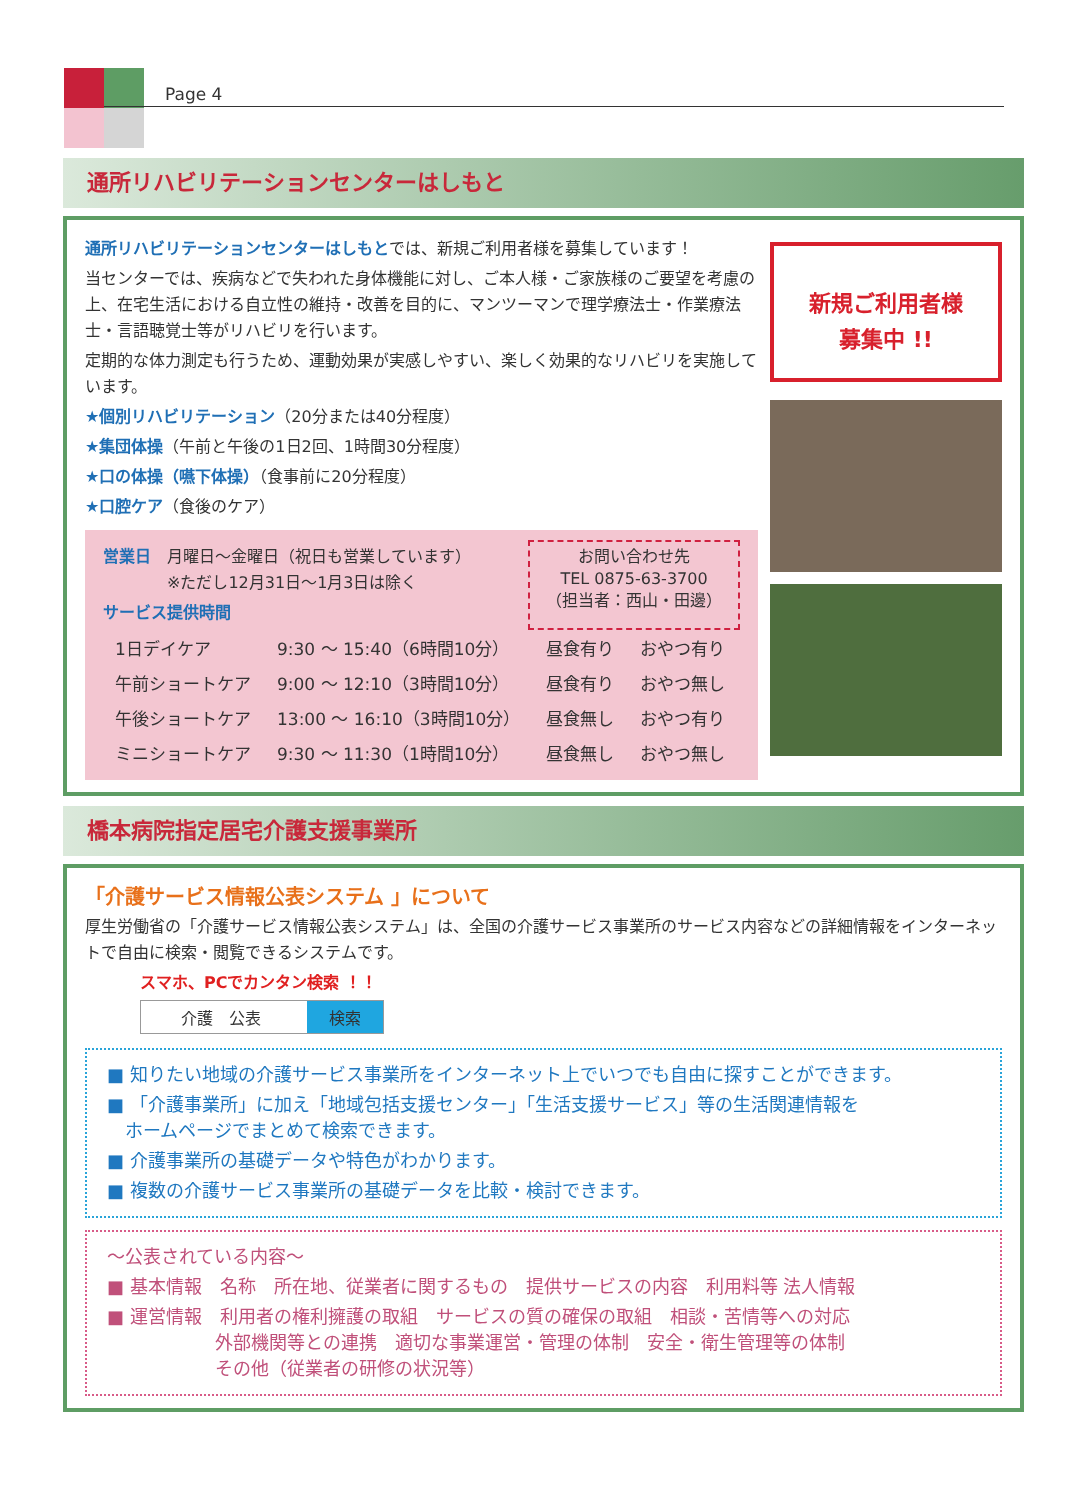Page 4
通所リハビリテーションセンターはしもと
通所リハビリテーションセンターはしもとでは、新規ご利用者様を募集しています！
当センターでは、疾病などで失われた身体機能に対し、ご本人様・ご家族様のご要望を考慮の上、在宅生活における自立性の維持・改善を目的に、マンツーマンで理学療法士・作業療法士・言語聴覚士等がリハビリを行います。
定期的な体力測定も行うため、運動効果が実感しやすい、楽しく効果的なリハビリを実施しています。
★個別リハビリテーション（20分または40分程度）
★集団体操（午前と午後の1日2回、1時間30分程度）
★口の体操（嚥下体操）（食事前に20分程度）
★口腔ケア（食後のケア）
営業日　月曜日～金曜日（祝日も営業しています）
　　　　※ただし12月31日～1月3日は除く
サービス提供時間
お問い合わせ先
TEL 0875-63-3700
（担当者：西山・田邊）
| 1日デイケア | 9:30 ～ 15:40（6時間10分） | 昼食有り | おやつ有り |
| 午前ショートケア | 9:00 ～ 12:10（3時間10分） | 昼食有り | おやつ無し |
| 午後ショートケア | 13:00 ～ 16:10（3時間10分） | 昼食無し | おやつ有り |
| ミニショートケア | 9:30 ～ 11:30（1時間10分） | 昼食無し | おやつ無し |
新規ご利用者様
募集中 !!
橋本病院指定居宅介護支援事業所
「介護サービス情報公表システム 」について
厚生労働省の「介護サービス情報公表システム」は、全国の介護サービス事業所のサービス内容などの詳細情報をインターネットで自由に検索・閲覧できるシステムです。
スマホ、PCでカンタン検索 ！！
介護　公表 検索
■ 知りたい地域の介護サービス事業所をインターネット上でいつでも自由に探すことができます。
■ 「介護事業所」に加え「地域包括支援センター」「生活支援サービス」等の生活関連情報を
　ホームページでまとめて検索できます。
■ 介護事業所の基礎データや特色がわかります。
■ 複数の介護サービス事業所の基礎データを比較・検討できます。
～公表されている内容～
■ 基本情報　名称　所在地、従業者に関するもの　提供サービスの内容　利用料等 法人情報
■ 運営情報　利用者の権利擁護の取組　サービスの質の確保の取組　相談・苦情等への対応
　　　　　　外部機関等との連携　適切な事業運営・管理の体制　安全・衛生管理等の体制
　　　　　　その他（従業者の研修の状況等）